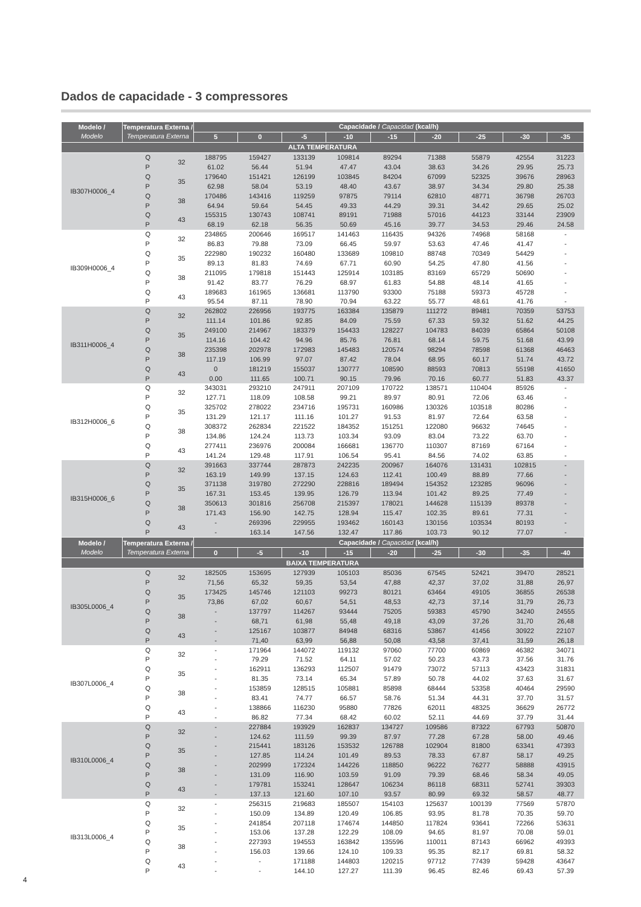Dados de capacidade - 3 compressores
| Modelo / Modelo | Temperatura Externa / Temperatura Externa | | Capacidade / Capacidad (kcal/h) | | | | | | | | |
| --- | --- | --- | --- | --- | --- | --- | --- | --- | --- | --- | --- |
| | | | 5 | 0 | -5 | -10 | -15 | -20 | -25 | -30 | -35 |
| ALTA TEMPERATURA | | | | | | | | | | | |
| IB307H0006_4 | Q | 32 | 188795 | 159427 | 133139 | 109814 | 89294 | 71388 | 55879 | 42554 | 31223 |
| | P | | 61.02 | 56.44 | 51.94 | 47.47 | 43.04 | 38.63 | 34.26 | 29.95 | 25.73 |
| | Q | 35 | 179640 | 151421 | 126199 | 103845 | 84204 | 67099 | 52325 | 39676 | 28963 |
| | P | | 62.98 | 58.04 | 53.19 | 48.40 | 43.67 | 38.97 | 34.34 | 29.80 | 25.38 |
| | Q | 38 | 170486 | 143416 | 119259 | 97875 | 79114 | 62810 | 48771 | 36798 | 26703 |
| | P | | 64.94 | 59.64 | 54.45 | 49.33 | 44.29 | 39.31 | 34.42 | 29.65 | 25.02 |
| | Q | 43 | 155315 | 130743 | 108741 | 89191 | 71988 | 57016 | 44123 | 33144 | 23909 |
| | P | | 68.19 | 62.18 | 56.35 | 50.69 | 45.16 | 39.77 | 34.53 | 29.46 | 24.58 |
| IB309H0006_4 | Q | 32 | 234865 | 200646 | 169517 | 141463 | 116435 | 94326 | 74968 | 58168 | - |
| | P | | 86.83 | 79.88 | 73.09 | 66.45 | 59.97 | 53.63 | 47.46 | 41.47 | - |
| | Q | 35 | 222980 | 190232 | 160480 | 133689 | 109810 | 88748 | 70349 | 54429 | - |
| | P | | 89.13 | 81.83 | 74.69 | 67.71 | 60.90 | 54.25 | 47.80 | 41.56 | - |
| | Q | 38 | 211095 | 179818 | 151443 | 125914 | 103185 | 83169 | 65729 | 50690 | - |
| | P | | 91.42 | 83.77 | 76.29 | 68.97 | 61.83 | 54.88 | 48.14 | 41.65 | - |
| | Q | 43 | 189683 | 161965 | 136681 | 113790 | 93300 | 75188 | 59373 | 45728 | - |
| | P | | 95.54 | 87.11 | 78.90 | 70.94 | 63.22 | 55.77 | 48.61 | 41.76 | - |
| IB311H0006_4 | Q | 32 | 262802 | 226956 | 193775 | 163384 | 135879 | 111272 | 89481 | 70359 | 53753 |
| | P | | 111.14 | 101.86 | 92.85 | 84.09 | 75.59 | 67.33 | 59.32 | 51.62 | 44.25 |
| | Q | 35 | 249100 | 214967 | 183379 | 154433 | 128227 | 104783 | 84039 | 65864 | 50108 |
| | P | | 114.16 | 104.42 | 94.96 | 85.76 | 76.81 | 68.14 | 59.75 | 51.68 | 43.99 |
| | Q | 38 | 235398 | 202978 | 172983 | 145483 | 120574 | 98294 | 78598 | 61368 | 46463 |
| | P | | 117.19 | 106.99 | 97.07 | 87.42 | 78.04 | 68.95 | 60.17 | 51.74 | 43.72 |
| | Q | 43 | 0 | 181219 | 155037 | 130777 | 108590 | 88593 | 70813 | 55198 | 41650 |
| | P | | 0.00 | 111.65 | 100.71 | 90.15 | 79.96 | 70.16 | 60.77 | 51.83 | 43.37 |
| IB312H0006_6 | Q | 32 | 343031 | 293210 | 247911 | 207109 | 170722 | 138571 | 110404 | 85926 | - |
| | P | | 127.71 | 118.09 | 108.58 | 99.21 | 89.97 | 80.91 | 72.06 | 63.46 | - |
| | Q | 35 | 325702 | 278022 | 234716 | 195731 | 160986 | 130326 | 103518 | 80286 | - |
| | P | | 131.29 | 121.17 | 111.16 | 101.27 | 91.53 | 81.97 | 72.64 | 63.58 | - |
| | Q | 38 | 308372 | 262834 | 221522 | 184352 | 151251 | 122080 | 96632 | 74645 | - |
| | P | | 134.86 | 124.24 | 113.73 | 103.34 | 93.09 | 83.04 | 73.22 | 63.70 | - |
| | Q | 43 | 277411 | 236976 | 200084 | 166681 | 136770 | 110307 | 87169 | 67164 | - |
| | P | | 141.24 | 129.48 | 117.91 | 106.54 | 95.41 | 84.56 | 74.02 | 63.85 | - |
| IB315H0006_6 | Q | 32 | 391663 | 337744 | 287873 | 242235 | 200967 | 164076 | 131431 | 102815 | - |
| | P | | 163.19 | 149.99 | 137.15 | 124.63 | 112.41 | 100.49 | 88.89 | 77.66 | - |
| | Q | 35 | 371138 | 319780 | 272290 | 228816 | 189494 | 154352 | 123285 | 96096 | - |
| | P | | 167.31 | 153.45 | 139.95 | 126.79 | 113.94 | 101.42 | 89.25 | 77.49 | - |
| | Q | 38 | 350613 | 301816 | 256708 | 215397 | 178021 | 144628 | 115139 | 89378 | - |
| | P | | 171.43 | 156.90 | 142.75 | 128.94 | 115.47 | 102.35 | 89.61 | 77.31 | - |
| | Q | 43 | - | 269396 | 229955 | 193462 | 160143 | 130156 | 103534 | 80193 | - |
| | P | | - | 163.14 | 147.56 | 132.47 | 117.86 | 103.73 | 90.12 | 77.07 | - |
| Modelo / Modelo | Temperatura Externa / Temperatura Externa | | Capacidade / Capacidad (kcal/h) | | | | | | | | |
| | | | 0 | -5 | -10 | -15 | -20 | -25 | -30 | -35 | -40 |
| BAIXA TEMPERATURA | | | | | | | | | | | |
| IB305L0006_4 | Q | 32 | 182505 | 153695 | 127939 | 105103 | 85036 | 67545 | 52421 | 39470 | 28521 |
| | P | | 71,56 | 65,32 | 59,35 | 53,54 | 47,88 | 42,37 | 37,02 | 31,88 | 26,97 |
| | Q | 35 | 173425 | 145746 | 121103 | 99273 | 80121 | 63464 | 49105 | 36855 | 26538 |
| | P | | 73,86 | 67,02 | 60,67 | 54,51 | 48,53 | 42,73 | 37,14 | 31,79 | 26,73 |
| | Q | 38 | - | 137797 | 114267 | 93444 | 75205 | 59383 | 45790 | 34240 | 24555 |
| | P | | - | 68,71 | 61,98 | 55,48 | 49,18 | 43,09 | 37,26 | 31,70 | 26,48 |
| | Q | 43 | - | 125167 | 103877 | 84948 | 68316 | 53867 | 41456 | 30922 | 22107 |
| | P | | - | 71,40 | 63,99 | 56,88 | 50,08 | 43,58 | 37,41 | 31,59 | 26,18 |
| IB307L0006_4 | Q | 32 | - | 171964 | 144072 | 119132 | 97060 | 77700 | 60869 | 46382 | 34071 |
| | P | | - | 79.29 | 71.52 | 64.11 | 57.02 | 50.23 | 43.73 | 37.56 | 31.76 |
| | Q | 35 | - | 162911 | 136293 | 112507 | 91479 | 73072 | 57113 | 43423 | 31831 |
| | P | | - | 81.35 | 73.14 | 65.34 | 57.89 | 50.78 | 44.02 | 37.63 | 31.67 |
| | Q | 38 | - | 153859 | 128515 | 105881 | 85898 | 68444 | 53358 | 40464 | 29590 |
| | P | | - | 83.41 | 74.77 | 66.57 | 58.76 | 51.34 | 44.31 | 37.70 | 31.57 |
| | Q | 43 | - | 138866 | 116230 | 95880 | 77826 | 62011 | 48325 | 36629 | 26772 |
| | P | | - | 86.82 | 77.34 | 68.42 | 60.02 | 52.11 | 44.69 | 37.79 | 31.44 |
| IB310L0006_4 | Q | 32 | - | 227884 | 193929 | 162837 | 134727 | 109586 | 87322 | 67793 | 50870 |
| | P | | - | 124.62 | 111.59 | 99.39 | 87.97 | 77.28 | 67.28 | 58.00 | 49.46 |
| | Q | 35 | - | 215441 | 183126 | 153532 | 126788 | 102904 | 81800 | 63341 | 47393 |
| | P | | - | 127.85 | 114.24 | 101.49 | 89.53 | 78.33 | 67.87 | 58.17 | 49.25 |
| | Q | 38 | - | 202999 | 172324 | 144226 | 118850 | 96222 | 76277 | 58888 | 43915 |
| | P | | - | 131.09 | 116.90 | 103.59 | 91.09 | 79.39 | 68.46 | 58.34 | 49.05 |
| | Q | 43 | - | 179781 | 153241 | 128647 | 106234 | 86118 | 68311 | 52741 | 39303 |
| | P | | - | 137.13 | 121.60 | 107.10 | 93.57 | 80.99 | 69.32 | 58.57 | 48.77 |
| IB313L0006_4 | Q | 32 | - | 256315 | 219683 | 185507 | 154103 | 125637 | 100139 | 77569 | 57870 |
| | P | | - | 150.09 | 134.89 | 120.49 | 106.85 | 93.95 | 81.78 | 70.35 | 59.70 |
| | Q | 35 | - | 241854 | 207118 | 174674 | 144850 | 117824 | 93641 | 72266 | 53631 |
| | P | | - | 153.06 | 137.28 | 122.29 | 108.09 | 94.65 | 81.97 | 70.08 | 59.01 |
| | Q | 38 | - | 227393 | 194553 | 163842 | 135596 | 110011 | 87143 | 66962 | 49393 |
| | P | | - | 156.03 | 139.66 | 124.10 | 109.33 | 95.35 | 82.17 | 69.81 | 58.32 |
| | Q | 43 | - | - | 171188 | 144803 | 120215 | 97712 | 77439 | 59428 | 43647 |
| | P | | - | - | 144.10 | 127.27 | 111.39 | 96.45 | 82.46 | 69.43 | 57.39 |
4